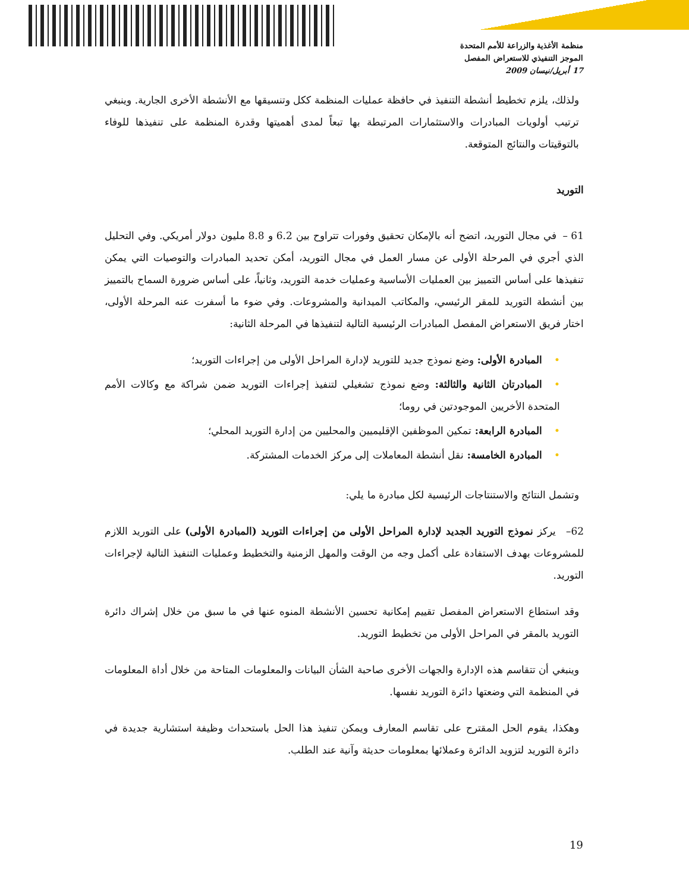منظمة الأغذية والزراعة للأمم المتحدة
الموجز التنفيذي للاستعراض المفصل
17 أبريل/نيسان 2009
ولذلك، يلزم تخطيط أنشطة التنفيذ في حافظة عمليات المنظمة ككل وتنسيقها مع الأنشطة الأخرى الجارية. وينبغي ترتيب أولويات المبادرات والاستثمارات المرتبطة بها تبعاً لمدى أهميتها وقدرة المنظمة على تنفيذها للوفاء بالتوقيتات والنتائج المتوقعة.
التوريد
61 – في مجال التوريد، اتضح أنه بالإمكان تحقيق وفورات تتراوح بين 6.2 و 8.8 مليون دولار أمريكي. وفي التحليل الذي أجري في المرحلة الأولى عن مسار العمل في مجال التوريد، أمكن تحديد المبادرات والتوصيات التي يمكن تنفيذها على أساس التمييز بين العمليات الأساسية وعمليات خدمة التوريد، وثانياً، على أساس ضرورة السماح بالتمييز بين أنشطة التوريد للمقر الرئيسي، والمكاتب الميدانية والمشروعات. وفي ضوء ما أسفرت عنه المرحلة الأولى، اختار فريق الاستعراض المفصل المبادرات الرئيسية التالية لتنفيذها في المرحلة الثانية:
•المبادرة الأولى: وضع نموذج جديد للتوريد لإدارة المراحل الأولى من إجراءات التوريد؛
•المبادرتان الثانية والثالثة: وضع نموذج تشغيلي لتنفيذ إجراءات التوريد ضمن شراكة مع وكالات الأمم المتحدة الأخريين الموجودتين في روما؛
•المبادرة الرابعة: تمكين الموظفين الإقليميين والمحليين من إدارة التوريد المحلي؛
•المبادرة الخامسة: نقل أنشطة المعاملات إلى مركز الخدمات المشتركة.
وتشمل النتائج والاستنتاجات الرئيسية لكل مبادرة ما يلي:
62– يركز نموذج التوريد الجديد لإدارة المراحل الأولى من إجراءات التوريد (المبادرة الأولى) على التوريد اللازم للمشروعات بهدف الاستفادة على أكمل وجه من الوقت والمهل الزمنية والتخطيط وعمليات التنفيذ التالية لإجراءات التوريد.
وقد استطاع الاستعراض المفصل تقييم إمكانية تحسين الأنشطة المنوه عنها في ما سبق من خلال إشراك دائرة التوريد بالمقر في المراحل الأولى من تخطيط التوريد.
وينبغي أن تتقاسم هذه الإدارة والجهات الأخرى صاحبة الشأن البيانات والمعلومات المتاحة من خلال أداة المعلومات في المنظمة التي وضعتها دائرة التوريد نفسها.
وهكذا، يقوم الحل المقترح على تقاسم المعارف ويمكن تنفيذ هذا الحل باستحداث وظيفة استشارية جديدة في دائرة التوريد لتزويد الدائرة وعملائها بمعلومات حديثة وآنية عند الطلب.
19